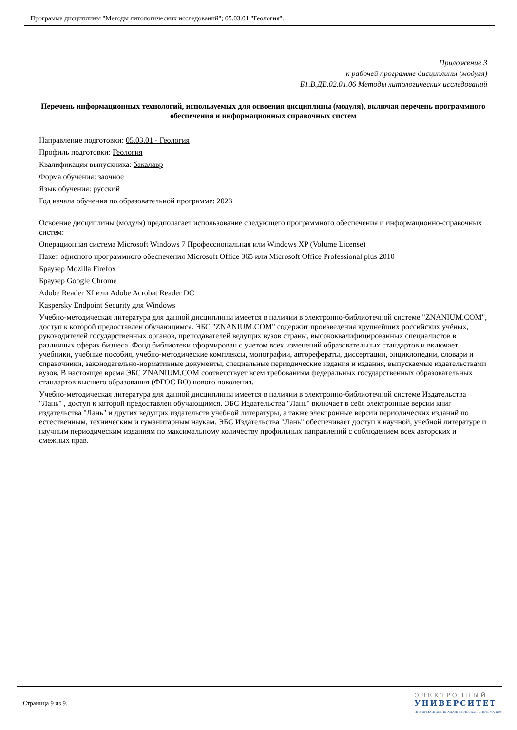Программа дисциплины "Методы литологических исследований"; 05.03.01 "Геология".
Приложение 3
к рабочей программе дисциплины (модуля)
Б1.В.ДВ.02.01.06 Методы литологических исследований
Перечень информационных технологий, используемых для освоения дисциплины (модуля), включая перечень программного обеспечения и информационных справочных систем
Направление подготовки: 05.03.01 - Геология
Профиль подготовки: Геология
Квалификация выпускника: бакалавр
Форма обучения: заочное
Язык обучения: русский
Год начала обучения по образовательной программе: 2023
Освоение дисциплины (модуля) предполагает использование следующего программного обеспечения и информационно-справочных систем:
Операционная система Microsoft Windows 7 Профессиональная или Windows XP (Volume License)
Пакет офисного программного обеспечения Microsoft Office 365 или Microsoft Office Professional plus 2010
Браузер Mozilla Firefox
Браузер Google Chrome
Adobe Reader XI или Adobe Acrobat Reader DC
Kaspersky Endpoint Security для Windows
Учебно-методическая литература для данной дисциплины имеется в наличии в электронно-библиотечной системе "ZNANIUM.COM", доступ к которой предоставлен обучающимся. ЭБС "ZNANIUM.COM" содержит произведения крупнейших российских учёных, руководителей государственных органов, преподавателей ведущих вузов страны, высококвалифицированных специалистов в различных сферах бизнеса. Фонд библиотеки сформирован с учетом всех изменений образовательных стандартов и включает учебники, учебные пособия, учебно-методические комплексы, монографии, авторефераты, диссертации, энциклопедии, словари и справочники, законодательно-нормативные документы, специальные периодические издания и издания, выпускаемые издательствами вузов. В настоящее время ЭБС ZNANIUM.COM соответствует всем требованиям федеральных государственных образовательных стандартов высшего образования (ФГОС ВО) нового поколения.
Учебно-методическая литература для данной дисциплины имеется в наличии в электронно-библиотечной системе Издательства "Лань" , доступ к которой предоставлен обучающимся. ЭБС Издательства "Лань" включает в себя электронные версии книг издательства "Лань" и других ведущих издательств учебной литературы, а также электронные версии периодических изданий по естественным, техническим и гуманитарным наукам. ЭБС Издательства "Лань" обеспечивает доступ к научной, учебной литературе и научным периодическим изданиям по максимальному количеству профильных направлений с соблюдением всех авторских и смежных прав.
Страница 9 из 9.
ЭЛЕКТРОННЫЙ
УНИВЕРСИТЕТ
ИНФОРМАЦИОННО-АНАЛИТИЧЕСКАЯ СИСТЕМА КФУ